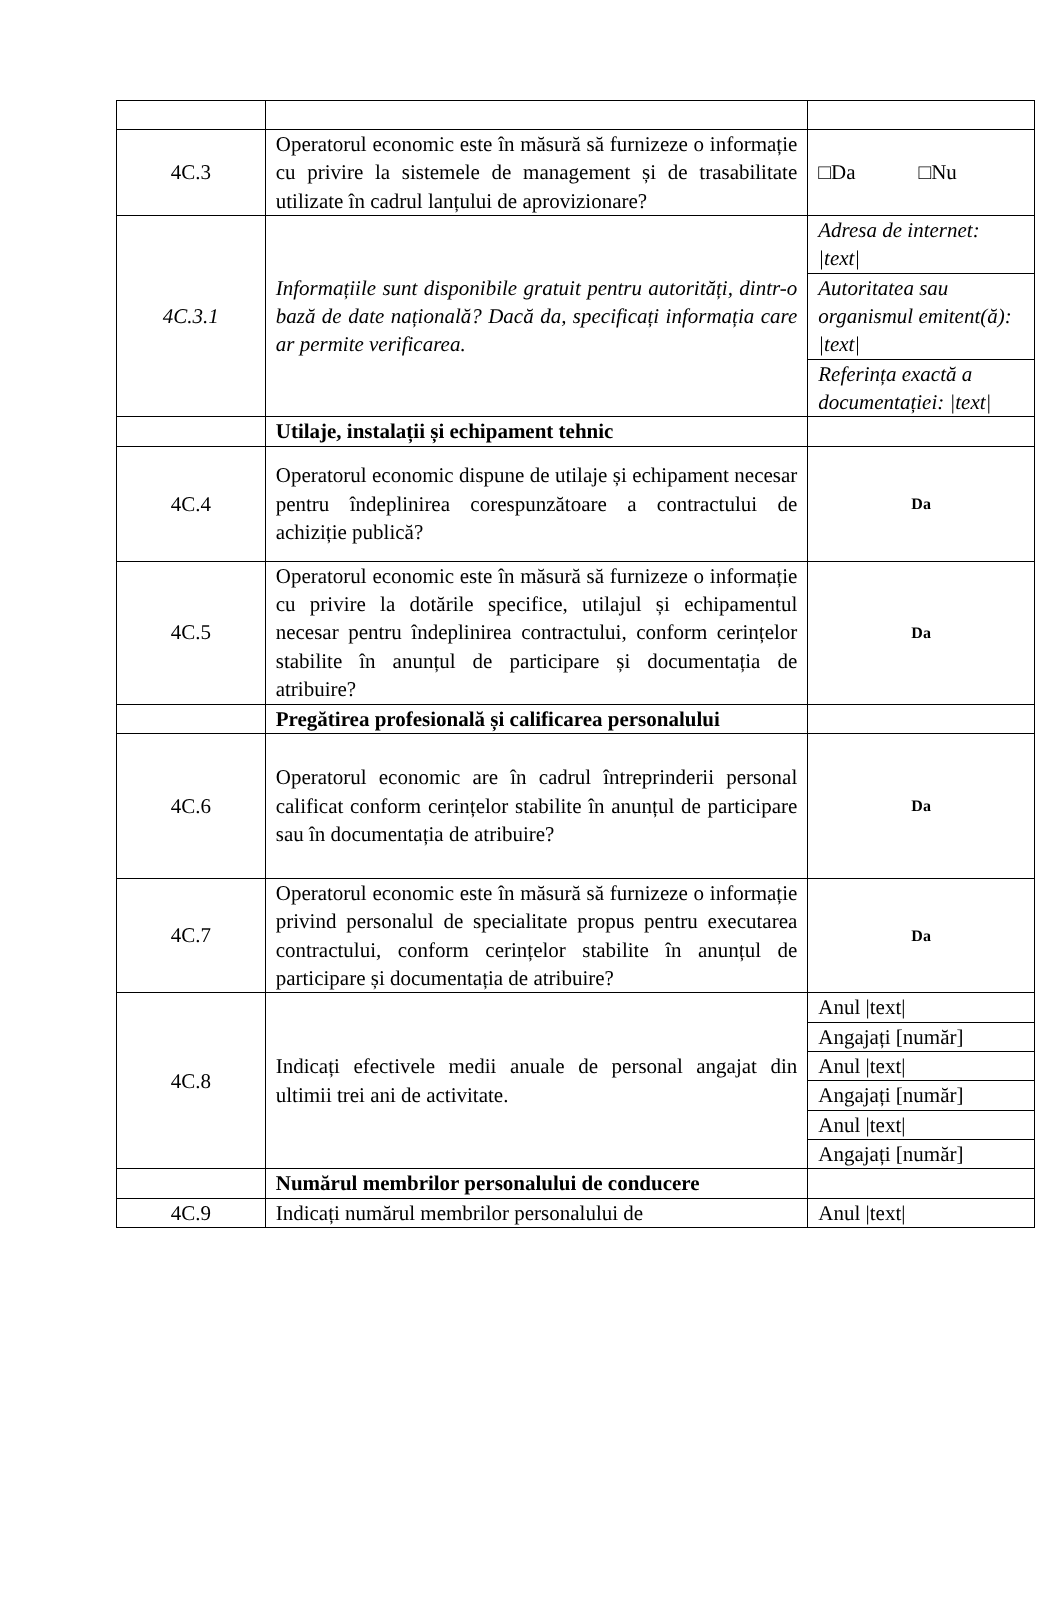| 4C.3 | Operatorul economic este în măsură să furnizeze o informație cu privire la sistemele de management și de trasabilitate utilizate în cadrul lanțului de aprovizionare? | □Da □Nu |
| 4C.3.1 | Informațiile sunt disponibile gratuit pentru autorități, dintr-o bază de date națională? Dacă da, specificați informația care ar permite verificarea. | Adresa de internet: /text/ |
| | | Autoritatea sau organismul emitent(ă): /text/ |
| | | Referința exactă a documentației: /text/ |
| | Utilaje, instalații și echipament tehnic | |
| 4C.4 | Operatorul economic dispune de utilaje și echipament necesar pentru îndeplinirea corespunzătoare a contractului de achiziție publică? | Da |
| 4C.5 | Operatorul economic este în măsură să furnizeze o informație cu privire la dotările specifice, utilajul și echipamentul necesar pentru îndeplinirea contractului, conform cerințelor stabilite în anunțul de participare și documentația de atribuire? | Da |
| | Pregătirea profesională și calificarea personalului | |
| 4C.6 | Operatorul economic are în cadrul întreprinderii personal calificat conform cerințelor stabilite în anunțul de participare sau în documentația de atribuire? | Da |
| 4C.7 | Operatorul economic este în măsură să furnizeze o informație privind personalul de specialitate propus pentru executarea contractului, conform cerințelor stabilite în anunțul de participare și documentația de atribuire? | Da |
| 4C.8 | Indicați efectivele medii anuale de personal angajat din ultimii trei ani de activitate. | Anul /text/ |
| | | Angajați [număr] |
| | | Anul /text/ |
| | | Angajați [număr] |
| | | Anul /text/ |
| | | Angajați [număr] |
| | Numărul membrilor personalului de conducere | |
| 4C.9 | Indicați numărul membrilor personalului de | Anul /text/ |